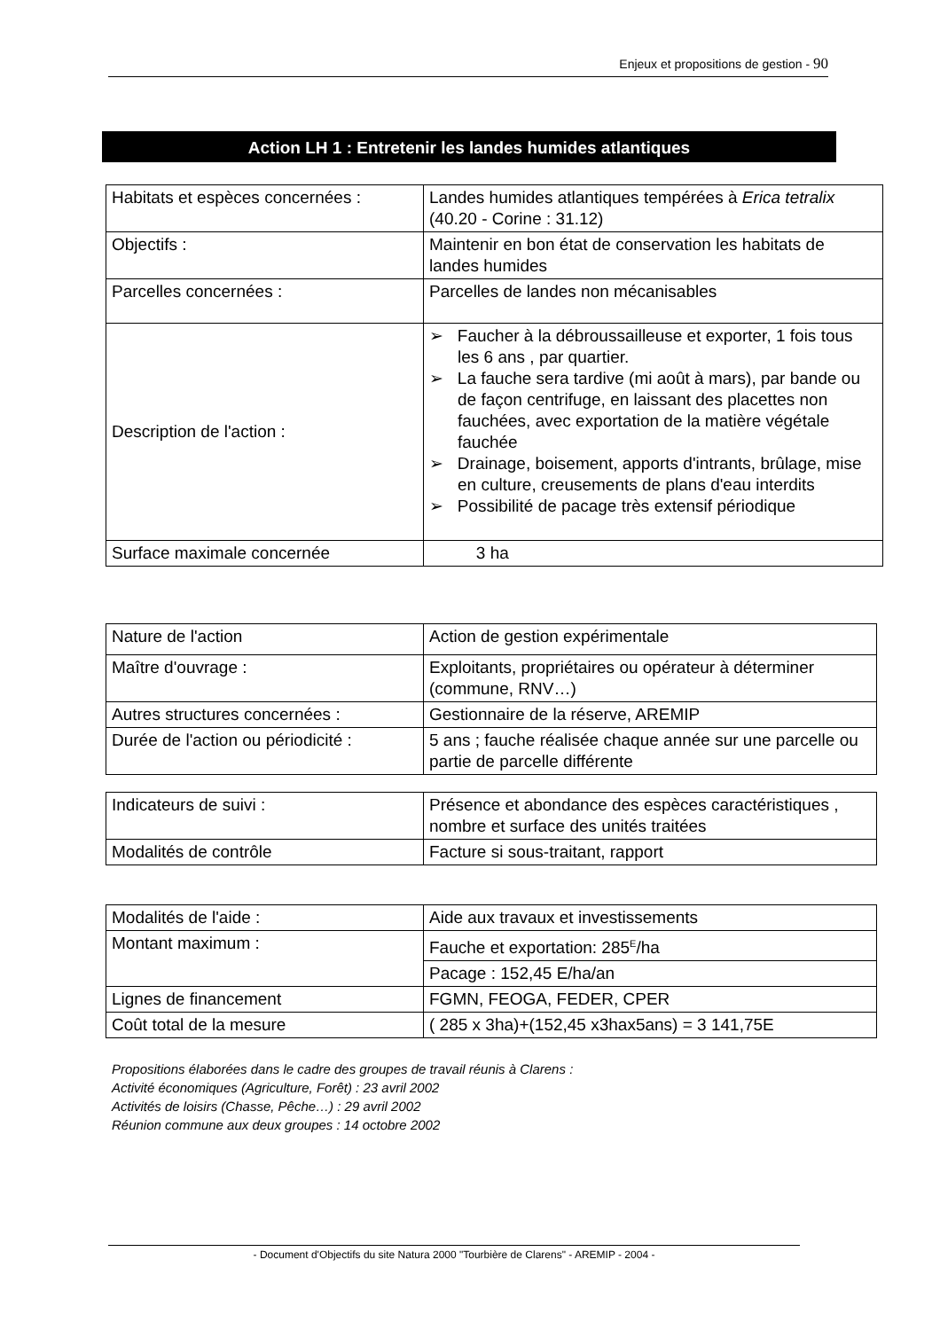Enjeux et propositions de gestion - 90
Action LH 1 : Entretenir les landes humides atlantiques
| Habitats et espèces concernées : | Landes humides atlantiques tempérées à Erica tetralix (40.20 - Corine : 31.12) |
| Objectifs : | Maintenir en bon état de conservation les habitats de landes humides |
| Parcelles concernées : | Parcelles de landes non mécanisables |
| Description de l'action : | ➢ Faucher à la débroussailleuse et exporter, 1 fois tous les 6 ans , par quartier. ➢ La fauche sera tardive (mi août à mars), par bande ou de façon centrifuge, en laissant des placettes non fauchées, avec exportation de la matière végétale fauchée ➢ Drainage, boisement, apports d'intrants, brûlage, mise en culture, creusements de plans d'eau interdits ➢ Possibilité de pacage très extensif périodique |
| Surface maximale concernée | 3 ha |
| Nature de l'action | Action de gestion expérimentale |
| Maître d'ouvrage : | Exploitants, propriétaires ou opérateur à déterminer (commune, RNV…) |
| Autres structures concernées : | Gestionnaire de la réserve, AREMIP |
| Durée de l'action ou périodicité : | 5 ans ; fauche réalisée chaque année sur une parcelle ou partie de parcelle différente |
| Indicateurs de suivi : | Présence et abondance des espèces caractéristiques , nombre et surface des unités traitées |
| Modalités de contrôle | Facture si sous-traitant, rapport |
| Modalités de l'aide : | Aide aux travaux et investissements |
| Montant maximum : | Fauche et exportation: 285<sup>E</sup>/ha |
| | Pacage : 152,45 E/ha/an |
| Lignes de financement | FGMN, FEOGA, FEDER, CPER |
| Coût total de la mesure | ( 285 x 3ha)+(152,45 x3hax5ans) = 3 141,75E |
Propositions élaborées dans le cadre des groupes de travail réunis à Clarens :
Activité économiques (Agriculture, Forêt) : 23 avril 2002
Activités de loisirs (Chasse, Pêche…) : 29 avril 2002
Réunion commune aux deux groupes : 14 octobre 2002
- Document d'Objectifs du site Natura 2000 "Tourbière de Clarens" - AREMIP - 2004 -